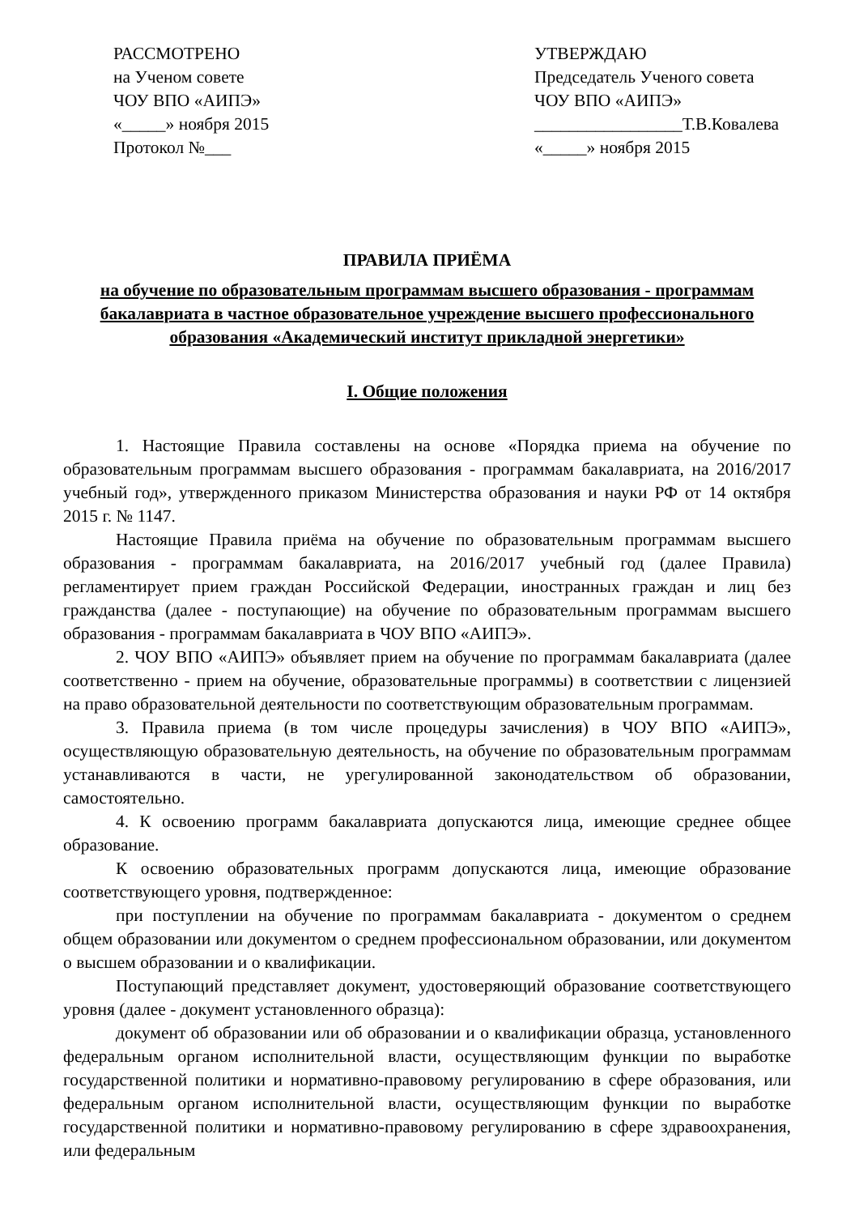РАССМОТРЕНО
на Ученом совете
ЧОУ ВПО «АИПЭ»
«_____» ноября 2015
Протокол №___
УТВЕРЖДАЮ
Председатель Ученого совета
ЧОУ ВПО «АИПЭ»
_________________Т.В.Ковалева
«_____» ноября 2015
ПРАВИЛА ПРИЁМА
на обучение по образовательным программам высшего образования - программам бакалавриата в частное образовательное учреждение высшего профессионального образования «Академический институт прикладной энергетики»
I. Общие положения
1. Настоящие Правила составлены на основе «Порядка приема на обучение по образовательным программам высшего образования - программам бакалавриата, на 2016/2017 учебный год», утвержденного приказом Министерства образования и науки РФ от 14 октября 2015 г. № 1147.
Настоящие Правила приёма на обучение по образовательным программам высшего образования - программам бакалавриата, на 2016/2017 учебный год (далее Правила) регламентирует прием граждан Российской Федерации, иностранных граждан и лиц без гражданства (далее - поступающие) на обучение по образовательным программам высшего образования - программам бакалавриата в ЧОУ ВПО «АИПЭ».
2. ЧОУ ВПО «АИПЭ» объявляет прием на обучение по программам бакалавриата (далее соответственно - прием на обучение, образовательные программы) в соответствии с лицензией на право образовательной деятельности по соответствующим образовательным программам.
3. Правила приема (в том числе процедуры зачисления) в ЧОУ ВПО «АИПЭ», осуществляющую образовательную деятельность, на обучение по образовательным программам устанавливаются в части, не урегулированной законодательством об образовании, самостоятельно.
4. К освоению программ бакалавриата допускаются лица, имеющие среднее общее образование.
К освоению образовательных программ допускаются лица, имеющие образование соответствующего уровня, подтвержденное:
при поступлении на обучение по программам бакалавриата - документом о среднем общем образовании или документом о среднем профессиональном образовании, или документом о высшем образовании и о квалификации.
Поступающий представляет документ, удостоверяющий образование соответствующего уровня (далее - документ установленного образца):
документ об образовании или об образовании и о квалификации образца, установленного федеральным органом исполнительной власти, осуществляющим функции по выработке государственной политики и нормативно-правовому регулированию в сфере образования, или федеральным органом исполнительной власти, осуществляющим функции по выработке государственной политики и нормативно-правовому регулированию в сфере здравоохранения, или федеральным